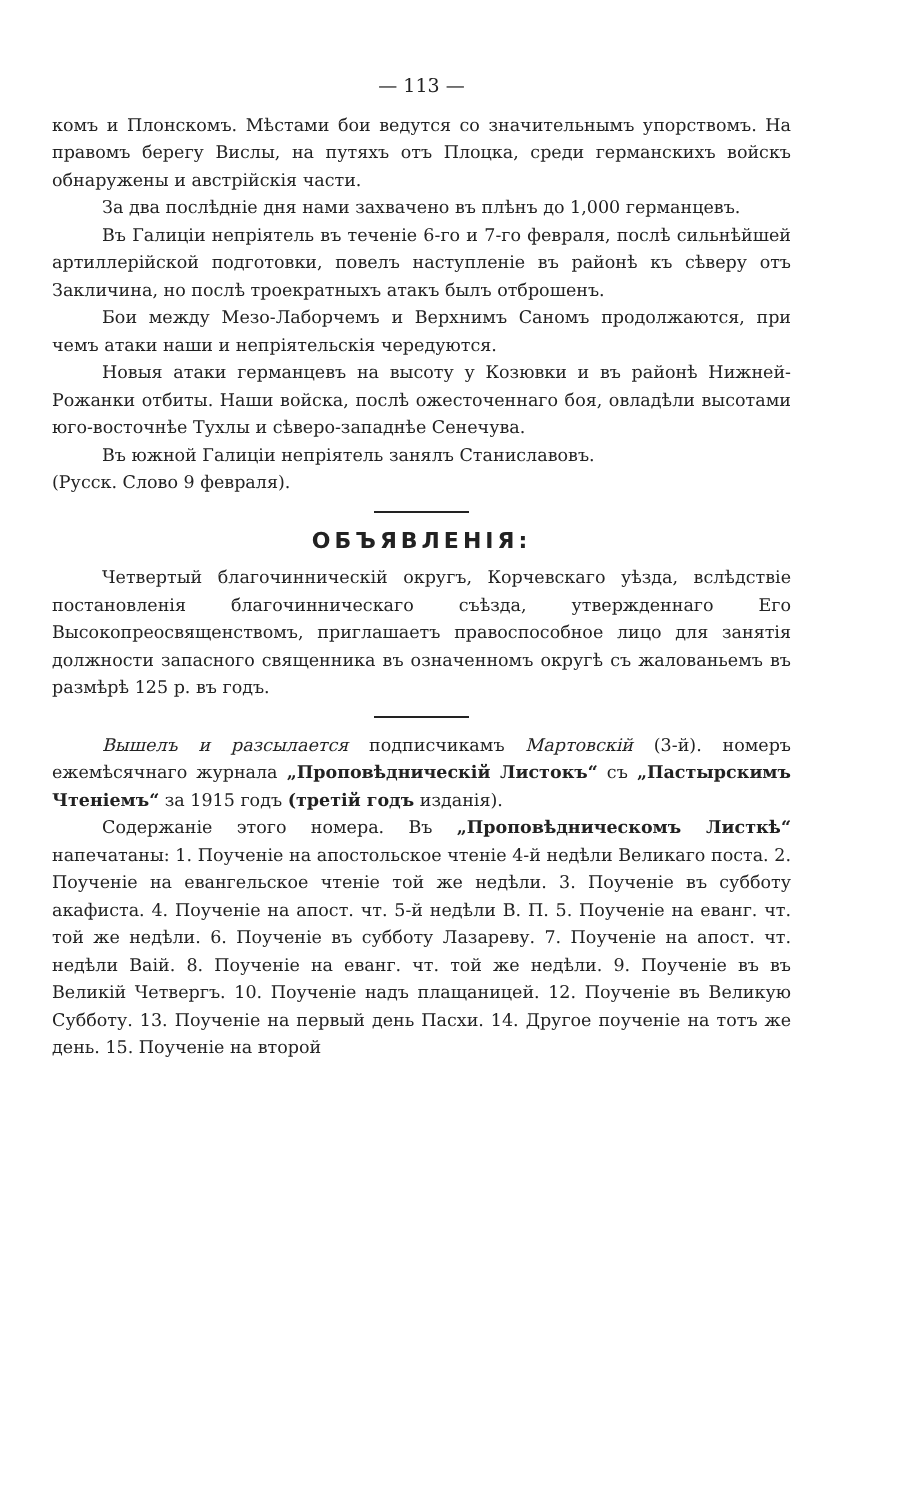— 113 —
комъ и Плонскомъ. Мѣстами бои ведутся со значительнымъ упорствомъ. На правомъ берегу Вислы, на путяхъ отъ Плоцка, среди германскихъ войскъ обнаружены и австрійскія части.
За два послѣдніе дня нами захвачено въ плѣнъ до 1,000 германцевъ.
Въ Галиціи непріятель въ теченіе 6-го и 7-го февраля, послѣ сильнѣйшей артиллерійской подготовки, повелъ наступленіе въ районѣ къ сѣверу отъ Закличина, но послѣ троекратныхъ атакъ былъ отброшенъ.
Бои между Мезо-Лаборчемъ и Верхнимъ Саномъ продолжаются, при чемъ атаки наши и непріятельскія чередуются.
Новыя атаки германцевъ на высоту у Козювки и въ районѣ Нижней-Рожанки отбиты. Наши войска, послѣ ожесточеннаго боя, овладѣли высотами юго-восточнѣе Тухлы и сѣверо-западнѣе Сенечува.
Въ южной Галиціи непріятель занялъ Станиславовъ.
(Русск. Слово 9 февраля).
ОБЪЯВЛЕНІЯ:
Четвертый благочинническій округъ, Корчевскаго уѣзда, вслѣдствіе постановленія благочинническаго съѣзда, утвержденнаго Его Высокопреосвященствомъ, приглашаетъ правоспособное лицо для занятія должности запасного священника въ означенномъ округѣ съ жалованьемъ въ размѣрѣ 125 р. въ годъ.
Вышелъ и разсылается подписчикамъ Мартовскій (3-й). номеръ ежемѣсячнаго журнала „Проповѣдническій Листокъ“ съ „Пастырскимъ Чтеніемъ“ за 1915 годъ (третій годъ изданія).
Содержаніе этого номера. Въ „Проповѣдническомъ Листкѣ“ напечатаны: 1. Поученіе на апостольское чтеніе 4-й недѣли Великаго поста. 2. Поученіе на евангельское чтеніе той же недѣли. 3. Поученіе въ субботу акафиста. 4. Поученіе на апост. чт. 5-й недѣли В. П. 5. Поученіе на еванг. чт. той же недѣли. 6. Поученіе въ субботу Лазареву. 7. Поученіе на апост. чт. недѣли Ваій. 8. Поученіе на еванг. чт. той же недѣли. 9. Поученіе въ въ Великій Четвергъ. 10. Поученіе надъ плащаницей. 12. Поученіе въ Великую Субботу. 13. Поученіе на первый день Пасхи. 14. Другое поученіе на тотъ же день. 15. Поученіе на второй